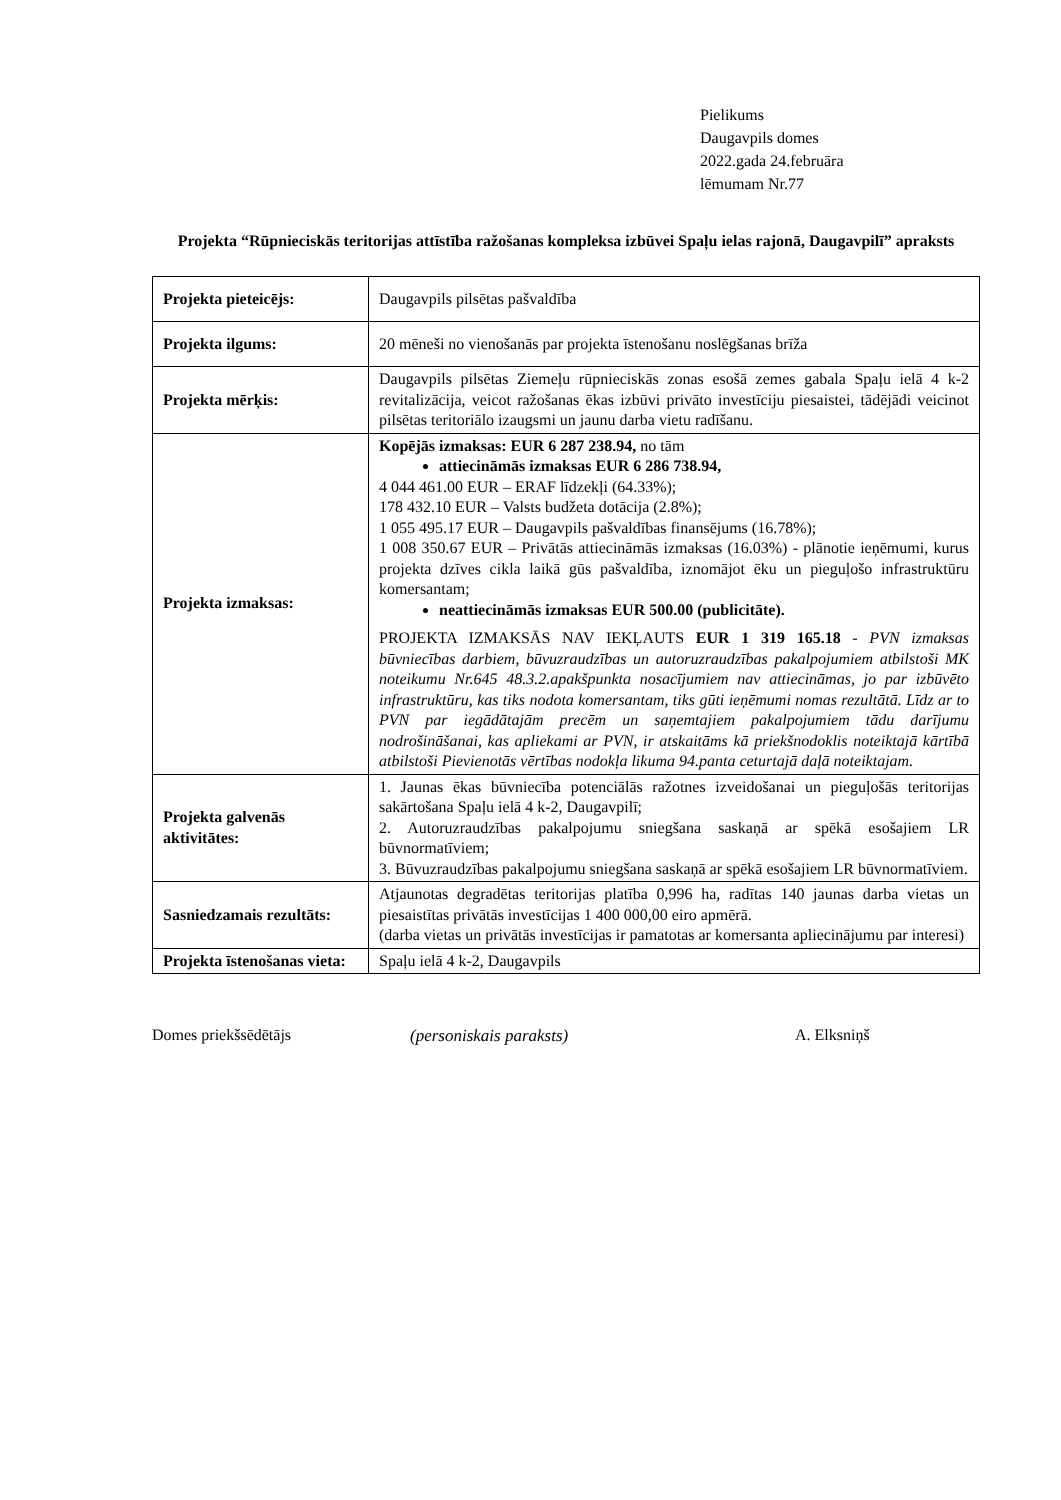Pielikums
Daugavpils domes
2022.gada 24.februāra
lēmumam Nr.77
Projekta “Rūpnieciskās teritorijas attīstība ražošanas kompleksa izbūvei Spaļu ielas rajonā, Daugavpilī” apraksts
| Projekta pieteicējs: | Daugavpils pilsētas pašvaldība |
| Projekta ilgums: | 20 mēneši no vienošanās par projekta īstenošanu noslēgšanas brīža |
| Projekta mērķis: | Daugavpils pilsētas Ziemeļu rūpnieciskās zonas esošā zemes gabala Spaļu ielā 4 k-2 revitalizācija, veicot ražošanas ēkas izbūvi privāto investīciju piesaistei, tādējādi veicinot pilsētas teritoriālo izaugsmi un jaunu darba vietu radīšanu. |
| Projekta izmaksas: | Kopējās izmaksas: EUR 6 287 238.94, no tām attiecināmās izmaksas EUR 6 286 738.94, 4 044 461.00 EUR – ERAF līdzekļi (64.33%); 178 432.10 EUR – Valsts budžeta dotācija (2.8%); 1 055 495.17 EUR – Daugavpils pašvaldības finansējums (16.78%); 1 008 350.67 EUR – Privātās attiecināmās izmaksas (16.03%) - plānotie ieņēmumi, kurus projekta dzīves cikla laikā gūs pašvaldība, iznomājot ēku un pieguļošo infrastruktūru komersantam; neattiecināmās izmaksas EUR 500.00 (publicitāte). PROJEKTA IZMAKSĀS NAV IEKĻAUTS EUR 1 319 165.18 - PVN izmaksas būvniecības darbiem, būvuzraudzības un autoruzraudzības pakalpojumiem atbilstoši MK noteikumu Nr.645 48.3.2.apakšpunkta nosacījumiem nav attiecināmas, jo par izbūvēto infrastruktūru, kas tiks nodota komersantam, tiks gūti ieņēmumi nomas rezultātā. Līdz ar to PVN par iegādātajām precēm un saņemtajiem pakalpojumiem tādu darījumu nodrošināšanai, kas apliekami ar PVN, ir atskaitāms kā priekšnodoklis noteiktajā kārtībā atbilstoši Pievienotās vērtības nodokļa likuma 94.panta ceturtajā daļā noteiktajam. |
| Projekta galvenās aktivitātes: | 1. Jaunas ēkas būvniecība potenciālās ražotnes izveidošanai un pieguļošās teritorijas sakārtošana Spaļu ielā 4 k-2, Daugavpilī; 2. Autoruzraudzības pakalpojumu sniegšana saskaņā ar spēkā esošajiem LR būvnormatīviem; 3. Būvuzraudzības pakalpojumu sniegšana saskaņā ar spēkā esošajiem LR būvnormatīviem. |
| Sasniedzamais rezultāts: | Atjaunotas degradētas teritorijas platība 0,996 ha, radītas 140 jaunas darba vietas un piesaistītas privātās investīcijas 1 400 000,00 eiro apmērā. (darba vietas un privātās investīcijas ir pamatotas ar komersanta apliecinājumu par interesi) |
| Projekta īstenošanas vieta: | Spaļu ielā 4 k-2, Daugavpils |
Domes priekšsēdētājs (personiskais paraksts) A. Elksniņš